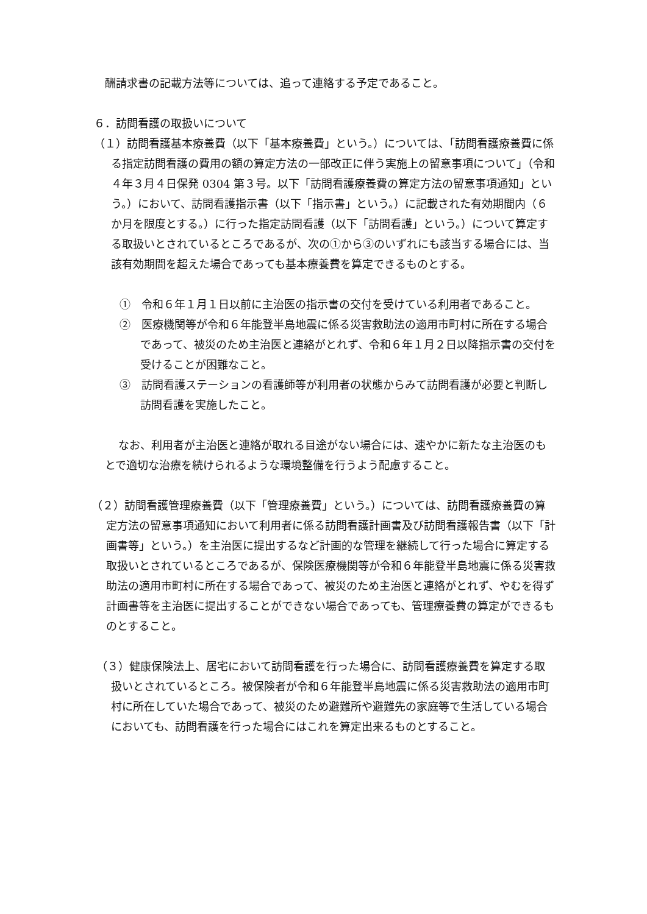酬請求書の記載方法等については、追って連絡する予定であること。
６．訪問看護の取扱いについて
（１）訪問看護基本療養費（以下「基本療養費」という。）については、「訪問看護療養費に係る指定訪問看護の費用の額の算定方法の一部改正に伴う実施上の留意事項について」（令和４年３月４日保発 0304 第３号。以下「訪問看護療養費の算定方法の留意事項通知」という。）において、訪問看護指示書（以下「指示書」という。）に記載された有効期間内（６か月を限度とする。）に行った指定訪問看護（以下「訪問看護」という。）について算定する取扱いとされているところであるが、次の①から③のいずれにも該当する場合には、当該有効期間を超えた場合であっても基本療養費を算定できるものとする。
①　令和６年１月１日以前に主治医の指示書の交付を受けている利用者であること。
②　医療機関等が令和６年能登半島地震に係る災害救助法の適用市町村に所在する場合であって、被災のため主治医と連絡がとれず、令和６年１月２日以降指示書の交付を受けることが困難なこと。
③　訪問看護ステーションの看護師等が利用者の状態からみて訪問看護が必要と判断し訪問看護を実施したこと。
なお、利用者が主治医と連絡が取れる目途がない場合には、速やかに新たな主治医のもとで適切な治療を続けられるような環境整備を行うよう配慮すること。
（２）訪問看護管理療養費（以下「管理療養費」という。）については、訪問看護療養費の算定方法の留意事項通知において利用者に係る訪問看護計画書及び訪問看護報告書（以下「計画書等」という。）を主治医に提出するなど計画的な管理を継続して行った場合に算定する取扱いとされているところであるが、保険医療機関等が令和６年能登半島地震に係る災害救助法の適用市町村に所在する場合であって、被災のため主治医と連絡がとれず、やむを得ず計画書等を主治医に提出することができない場合であっても、管理療養費の算定ができるものとすること。
（３）健康保険法上、居宅において訪問看護を行った場合に、訪問看護療養費を算定する取扱いとされているところ。被保険者が令和６年能登半島地震に係る災害救助法の適用市町村に所在していた場合であって、被災のため避難所や避難先の家庭等で生活している場合においても、訪問看護を行った場合にはこれを算定出来るものとすること。